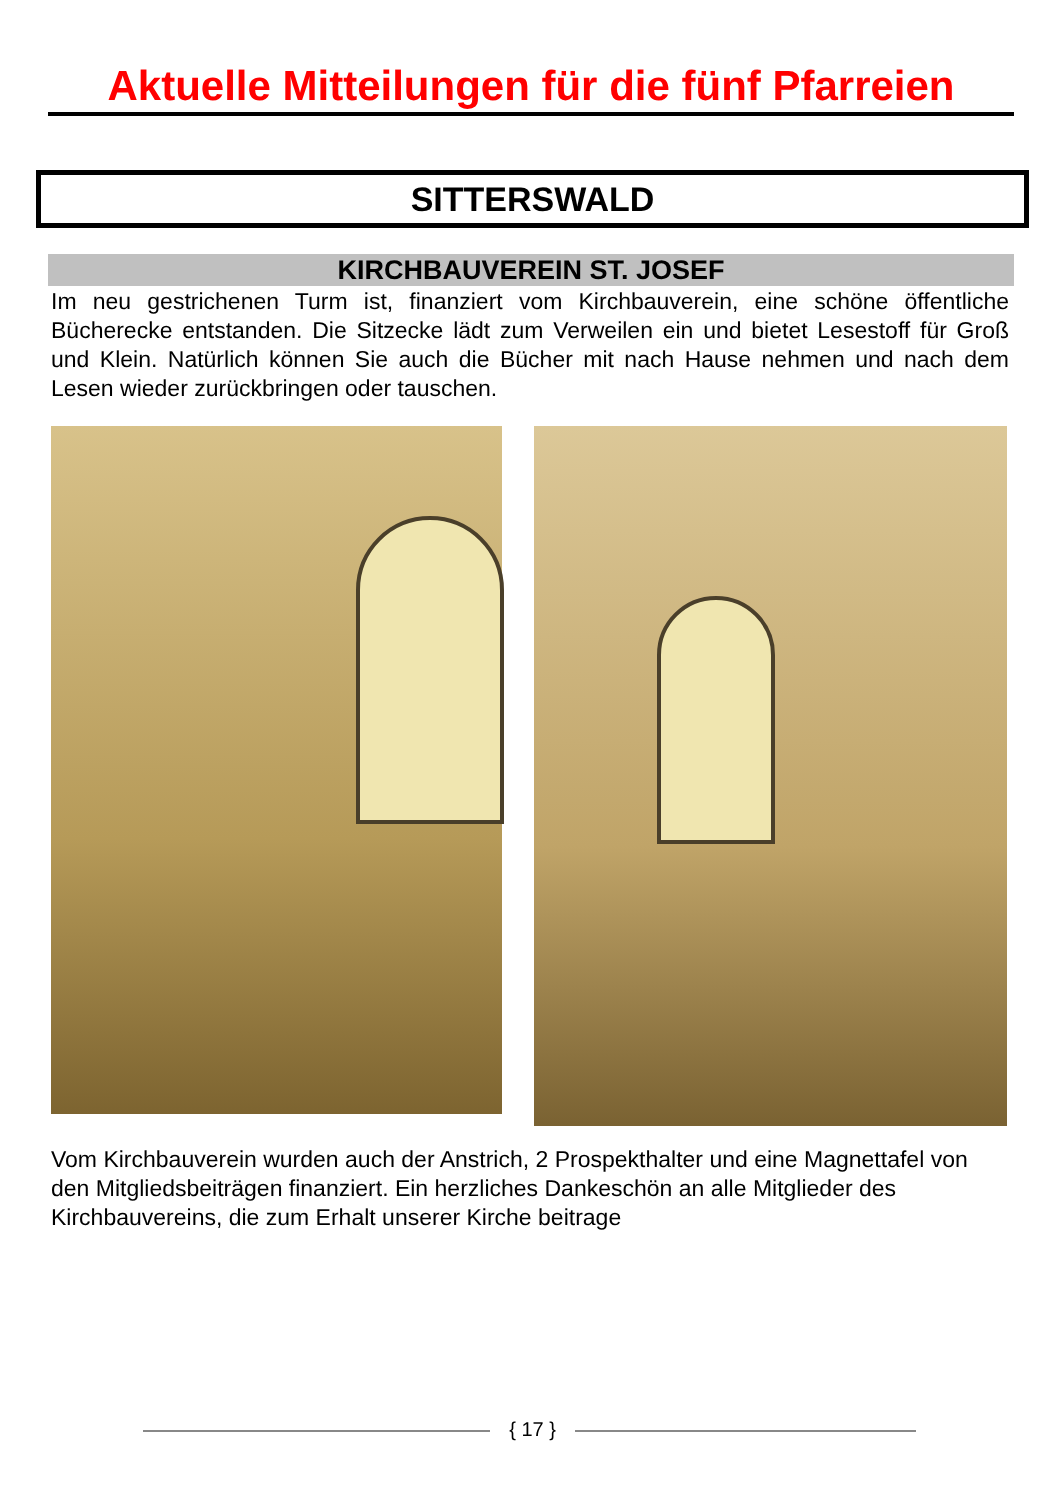Aktuelle Mitteilungen für die fünf Pfarreien
SITTERSWALD
KIRCHBAUVEREIN ST. JOSEF
Im neu gestrichenen Turm ist, finanziert vom Kirchbauverein, eine schöne öffentliche Bücherecke entstanden. Die Sitzecke lädt zum Verweilen ein und bietet Lesestoff für Groß und Klein. Natürlich können Sie auch die Bücher mit nach Hause nehmen und nach dem Lesen wieder zurückbringen oder tauschen.
Vom Kirchbauverein wurden auch der Anstrich, 2 Prospekthalter und eine Magnettafel von den Mitgliedsbeiträgen finanziert. Ein herzliches Dankeschön an alle Mitglieder des Kirchbauvereins, die zum Erhalt unserer Kirche beitrage
{ 17 }